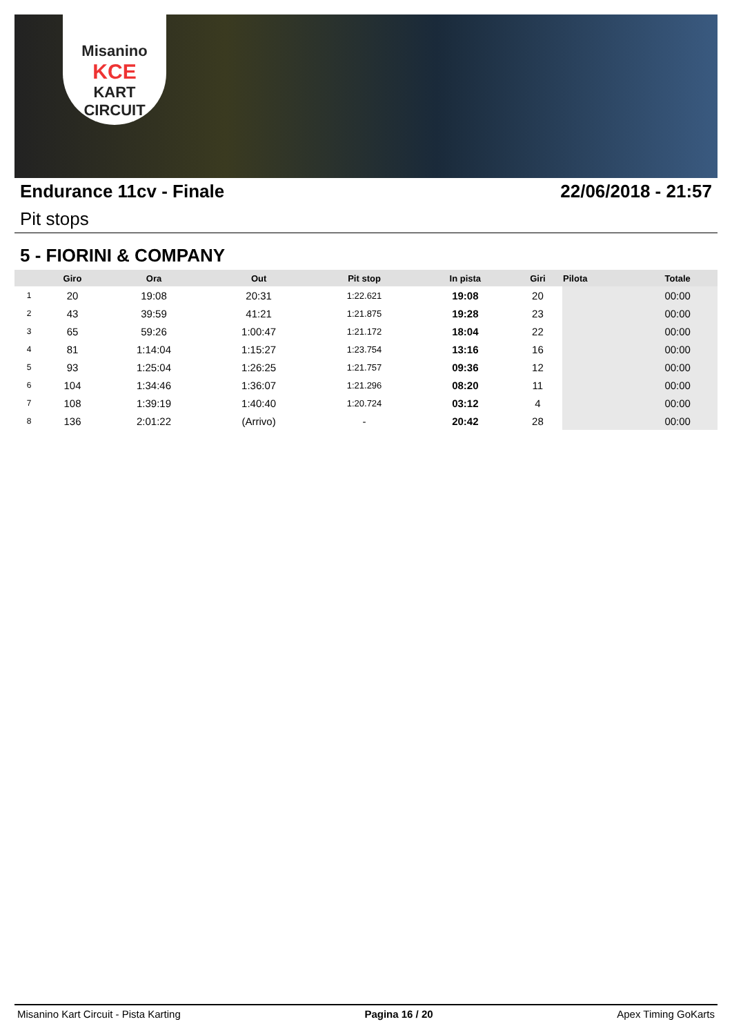Misanino
KCE
KART CIRCUIT
Endurance 11cv - Finale 22/06/2018 - 21:57
Pit stops
5 - FIORINI & COMPANY
| | Giro | Ora | Out | Pit stop | In pista | Giri | Pilota | Totale |
| --- | --- | --- | --- | --- | --- | --- | --- | --- |
| 1 | 20 | 19:08 | 20:31 | 1:22.621 | 19:08 | 20 | | 00:00 |
| 2 | 43 | 39:59 | 41:21 | 1:21.875 | 19:28 | 23 | | 00:00 |
| 3 | 65 | 59:26 | 1:00:47 | 1:21.172 | 18:04 | 22 | | 00:00 |
| 4 | 81 | 1:14:04 | 1:15:27 | 1:23.754 | 13:16 | 16 | | 00:00 |
| 5 | 93 | 1:25:04 | 1:26:25 | 1:21.757 | 09:36 | 12 | | 00:00 |
| 6 | 104 | 1:34:46 | 1:36:07 | 1:21.296 | 08:20 | 11 | | 00:00 |
| 7 | 108 | 1:39:19 | 1:40:40 | 1:20.724 | 03:12 | 4 | | 00:00 |
| 8 | 136 | 2:01:22 | (Arrivo) | - | 20:42 | 28 | | 00:00 |
Misanino Kart Circuit - Pista Karting Pagina 16 / 20 Apex Timing GoKarts